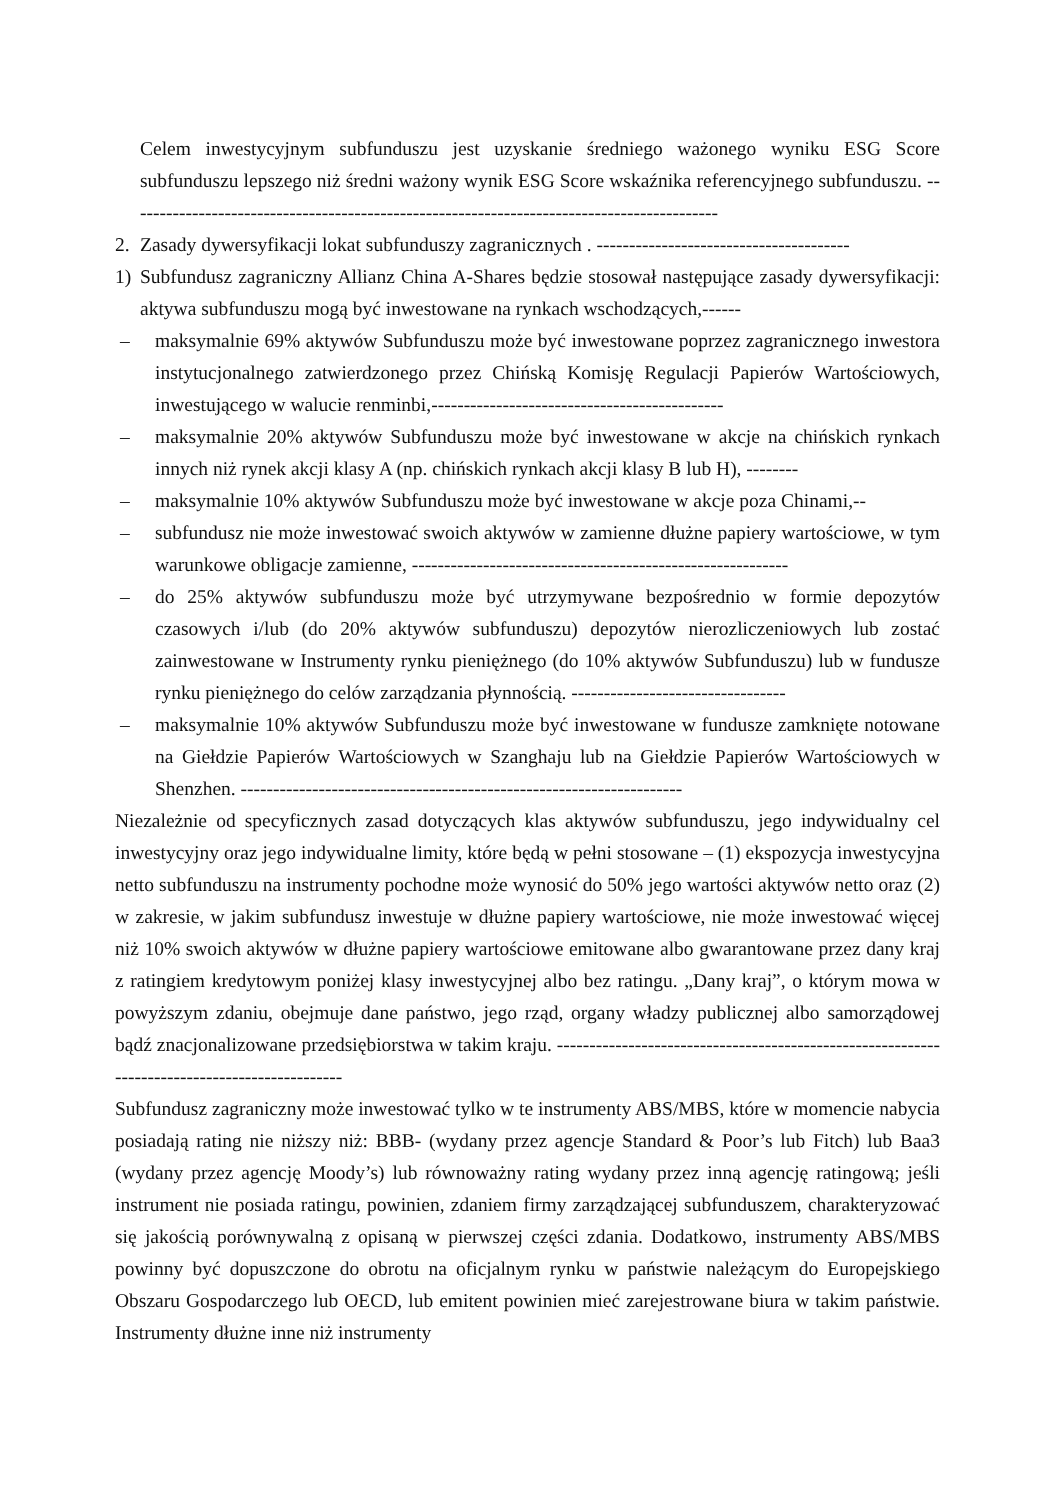Celem inwestycyjnym subfunduszu jest uzyskanie średniego ważonego wyniku ESG Score subfunduszu lepszego niż średni ważony wynik ESG Score wskaźnika referencyjnego subfunduszu. -------------------------------------------------------------------------------------------
2. Zasady dywersyfikacji lokat subfunduszy zagranicznych . ---------------------------------------
1) Subfundusz zagraniczny Allianz China A-Shares będzie stosował następujące zasady dywersyfikacji: aktywa subfunduszu mogą być inwestowane na rynkach wschodzących,------
– maksymalnie 69% aktywów Subfunduszu może być inwestowane poprzez zagranicznego inwestora instytucjonalnego zatwierdzonego przez Chińską Komisję Regulacji Papierów Wartościowych, inwestującego w walucie renminbi,---------------------------------------------
– maksymalnie 20% aktywów Subfunduszu może być inwestowane w akcje na chińskich rynkach innych niż rynek akcji klasy A (np. chińskich rynkach akcji klasy B lub H), --------
– maksymalnie 10% aktywów Subfunduszu może być inwestowane w akcje poza Chinami,--
– subfundusz nie może inwestować swoich aktywów w zamienne dłużne papiery wartościowe, w tym warunkowe obligacje zamienne, ----------------------------------------------------------
– do 25% aktywów subfunduszu może być utrzymywane bezpośrednio w formie depozytów czasowych i/lub (do 20% aktywów subfunduszu) depozytów nierozliczeniowych lub zostać zainwestowane w Instrumenty rynku pieniężnego (do 10% aktywów Subfunduszu) lub w fundusze rynku pieniężnego do celów zarządzania płynnością. ---------------------------------
– maksymalnie 10% aktywów Subfunduszu może być inwestowane w fundusze zamknięte notowane na Giełdzie Papierów Wartościowych w Szanghaju lub na Giełdzie Papierów Wartościowych w Shenzhen. --------------------------------------------------------------------
Niezależnie od specyficznych zasad dotyczących klas aktywów subfunduszu, jego indywidualny cel inwestycyjny oraz jego indywidualne limity, które będą w pełni stosowane – (1) ekspozycja inwestycyjna netto subfunduszu na instrumenty pochodne może wynosić do 50% jego wartości aktywów netto oraz (2) w zakresie, w jakim subfundusz inwestuje w dłużne papiery wartościowe, nie może inwestować więcej niż 10% swoich aktywów w dłużne papiery wartościowe emitowane albo gwarantowane przez dany kraj z ratingiem kredytowym poniżej klasy inwestycyjnej albo bez ratingu. „Dany kraj”, o którym mowa w powyższym zdaniu, obejmuje dane państwo, jego rząd, organy władzy publicznej albo samorządowej bądź znacjonalizowane przedsiębiorstwa w takim kraju. ----------------------------------------------------------------------------------------------
Subfundusz zagraniczny może inwestować tylko w te instrumenty ABS/MBS, które w momencie nabycia posiadają rating nie niższy niż: BBB- (wydany przez agencje Standard & Poor’s lub Fitch) lub Baa3 (wydany przez agencję Moody’s) lub równoważny rating wydany przez inną agencję ratingową; jeśli instrument nie posiada ratingu, powinien, zdaniem firmy zarządzającej subfunduszem, charakteryzować się jakością porównywalną z opisaną w pierwszej części zdania. Dodatkowo, instrumenty ABS/MBS powinny być dopuszczone do obrotu na oficjalnym rynku w państwie należącym do Europejskiego Obszaru Gospodarczego lub OECD, lub emitent powinien mieć zarejestrowane biura w takim państwie. Instrumenty dłużne inne niż instrumenty